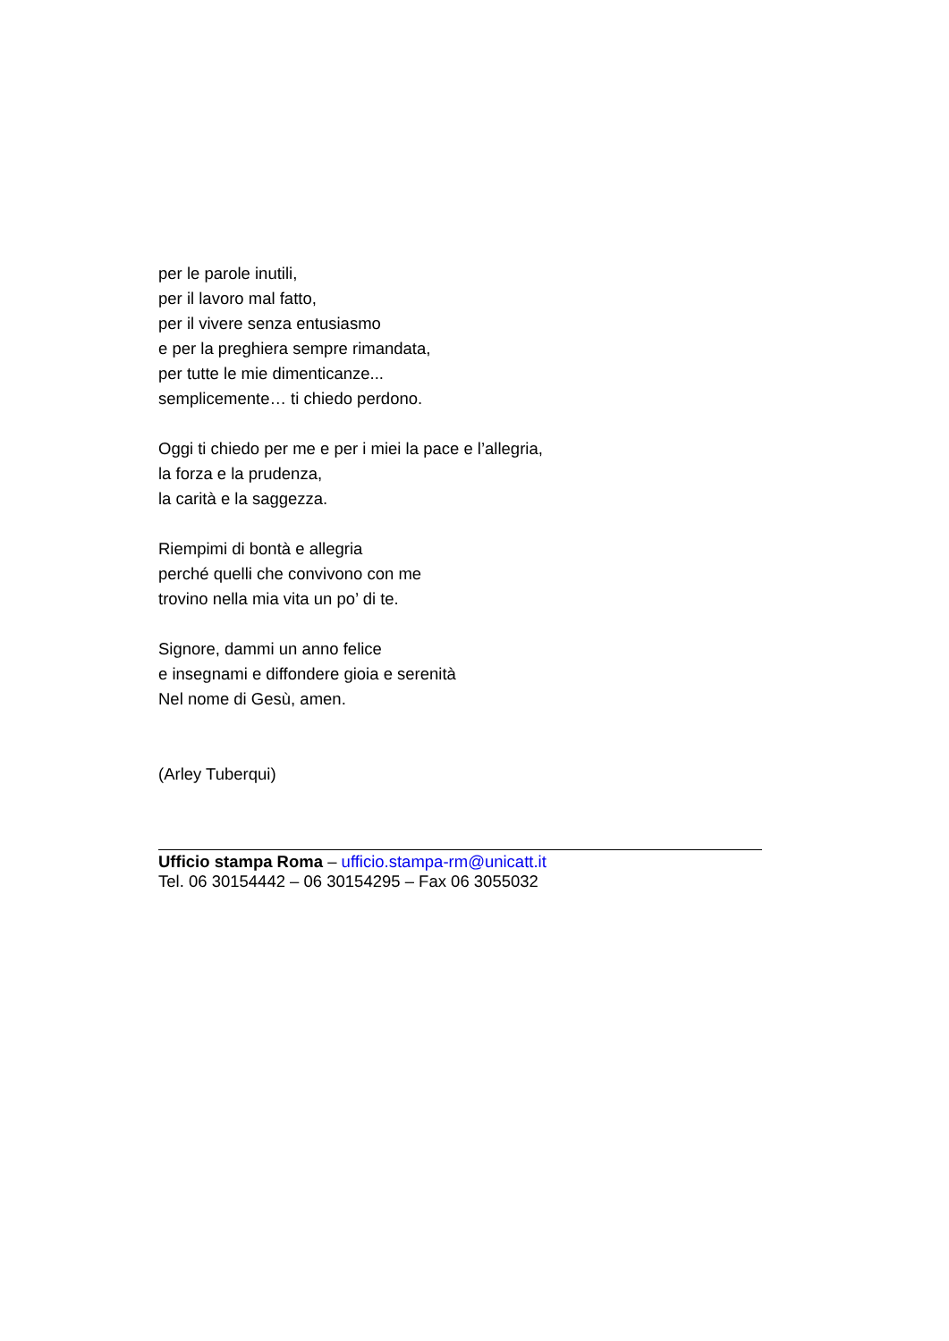per le parole inutili,
per il lavoro mal fatto,
per il vivere senza entusiasmo
e per la preghiera sempre rimandata,
per tutte le mie dimenticanze...
semplicemente… ti chiedo perdono.
Oggi ti chiedo per me e per i miei la pace e l’allegria,
la forza e la prudenza,
la carità e la saggezza.
Riempimi di bontà e allegria
perché quelli che convivono con me
trovino nella mia vita un po’ di te.
Signore, dammi un anno felice
e insegnami e diffondere gioia e serenità
Nel nome di Gesù, amen.
(Arley Tuberqui)
Ufficio stampa Roma – ufficio.stampa-rm@unicatt.it
Tel. 06 30154442 – 06 30154295 – Fax 06 3055032